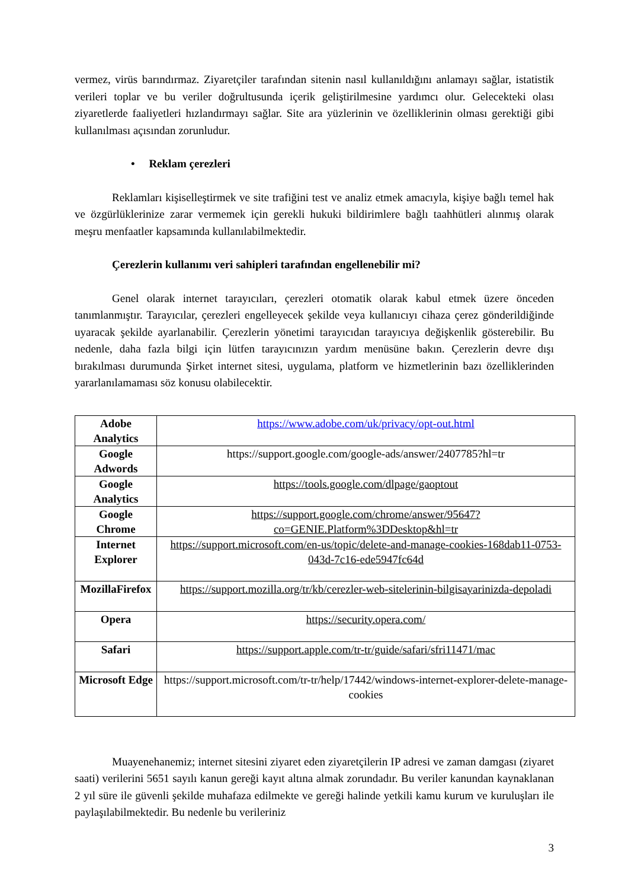vermez, virüs barındırmaz. Ziyaretçiler tarafından sitenin nasıl kullanıldığını anlamayı sağlar, istatistik verileri toplar ve bu veriler doğrultusunda içerik geliştirilmesine yardımcı olur. Gelecekteki olası ziyaretlerde faaliyetleri hızlandırmayı sağlar. Site ara yüzlerinin ve özelliklerinin olması gerektiği gibi kullanılması açısından zorunludur.
• Reklam çerezleri
Reklamları kişiselleştirmek ve site trafiğini test ve analiz etmek amacıyla, kişiye bağlı temel hak ve özgürlüklerinize zarar vermemek için gerekli hukuki bildirimlere bağlı taahhütleri alınmış olarak meşru menfaatler kapsamında kullanılabilmektedir.
Çerezlerin kullanımı veri sahipleri tarafından engellenebilir mi?
Genel olarak internet tarayıcıları, çerezleri otomatik olarak kabul etmek üzere önceden tanımlanmıştır. Tarayıcılar, çerezleri engelleyecek şekilde veya kullanıcıyı cihaza çerez gönderildiğinde uyaracak şekilde ayarlanabilir. Çerezlerin yönetimi tarayıcıdan tarayıcıya değişkenlik gösterebilir. Bu nedenle, daha fazla bilgi için lütfen tarayıcınızın yardım menüsüne bakın. Çerezlerin devre dışı bırakılması durumunda Şirket internet sitesi, uygulama, platform ve hizmetlerinin bazı özelliklerinden yararlanılamaması söz konusu olabilecektir.
| Adobe Analytics | https://www.adobe.com/uk/privacy/opt-out.html |
| Google Adwords | https://support.google.com/google-ads/answer/2407785?hl=tr |
| Google Analytics | https://tools.google.com/dlpage/gaoptout |
| Google Chrome | https://support.google.com/chrome/answer/95647?co=GENIE.Platform%3DDesktop&hl=tr |
| Internet Explorer | https://support.microsoft.com/en-us/topic/delete-and-manage-cookies-168dab11-0753-043d-7c16-ede5947fc64d |
| MozillaFirefox | https://support.mozilla.org/tr/kb/cerezler-web-sitelerinin-bilgisayarinizda-depoladi |
| Opera | https://security.opera.com/ |
| Safari | https://support.apple.com/tr-tr/guide/safari/sfri11471/mac |
| Microsoft Edge | https://support.microsoft.com/tr-tr/help/17442/windows-internet-explorer-delete-manage-cookies |
Muayenehanemiz; internet sitesini ziyaret eden ziyaretçilerin IP adresi ve zaman damgası (ziyaret saati) verilerini 5651 sayılı kanun gereği kayıt altına almak zorundadır. Bu veriler kanundan kaynaklanan 2 yıl süre ile güvenli şekilde muhafaza edilmekte ve gereği halinde yetkili kamu kurum ve kuruluşları ile paylaşılabilmektedir. Bu nedenle bu verileriniz
3